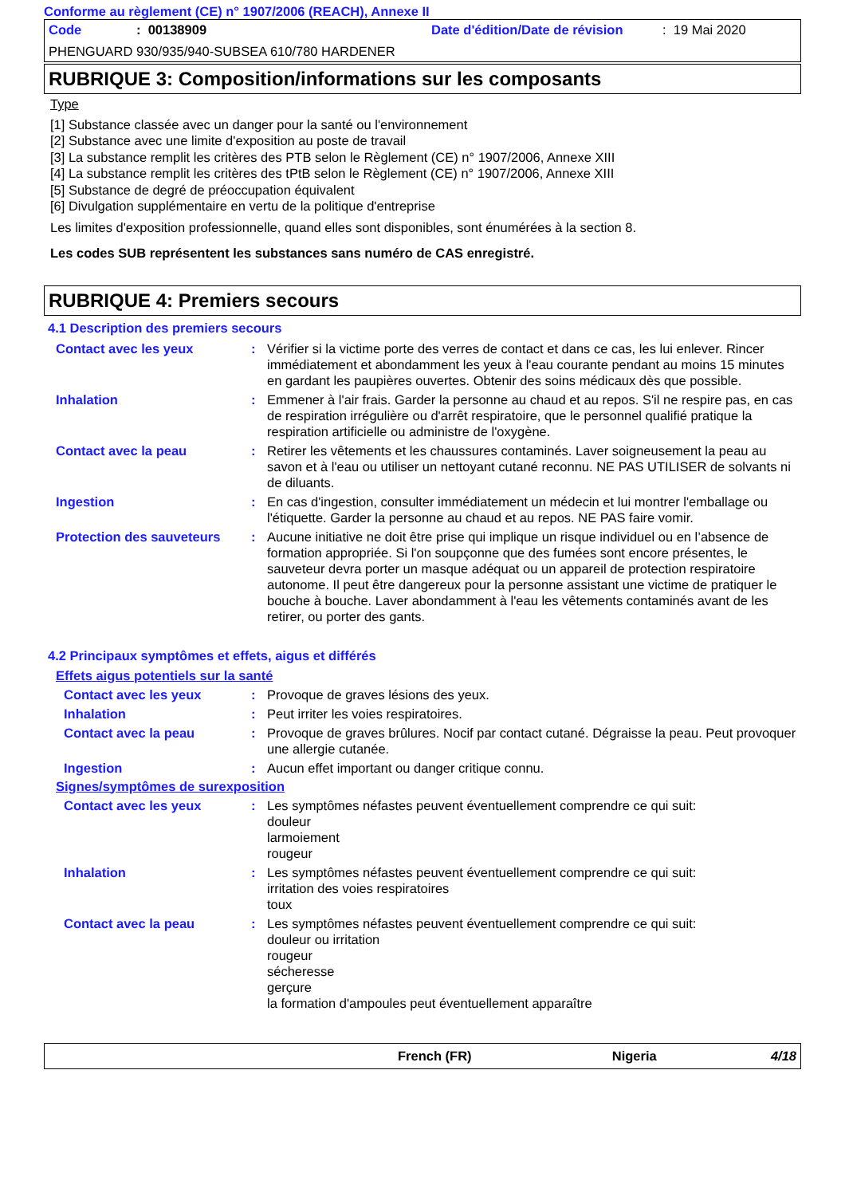Conforme au règlement (CE) n° 1907/2006 (REACH), Annexe II
Code: 00138909 Date d'édition/Date de révision: 19 Mai 2020
PHENGUARD 930/935/940-SUBSEA 610/780 HARDENER
RUBRIQUE 3: Composition/informations sur les composants
Type
[1] Substance classée avec un danger pour la santé ou l'environnement
[2] Substance avec une limite d'exposition au poste de travail
[3] La substance remplit les critères des PTB selon le Règlement (CE) n° 1907/2006, Annexe XIII
[4] La substance remplit les critères des tPtB selon le Règlement (CE) n° 1907/2006, Annexe XIII
[5] Substance de degré de préoccupation équivalent
[6] Divulgation supplémentaire en vertu de la politique d'entreprise
Les limites d'exposition professionnelle, quand elles sont disponibles, sont énumérées à la section 8.
Les codes SUB représentent les substances sans numéro de CAS enregistré.
RUBRIQUE 4: Premiers secours
4.1 Description des premiers secours
Contact avec les yeux: Vérifier si la victime porte des verres de contact et dans ce cas, les lui enlever. Rincer immédiatement et abondamment les yeux à l'eau courante pendant au moins 15 minutes en gardant les paupières ouvertes. Obtenir des soins médicaux dès que possible.
Inhalation: Emmener à l'air frais. Garder la personne au chaud et au repos. S'il ne respire pas, en cas de respiration irrégulière ou d'arrêt respiratoire, que le personnel qualifié pratique la respiration artificielle ou administre de l'oxygène.
Contact avec la peau: Retirer les vêtements et les chaussures contaminés. Laver soigneusement la peau au savon et à l'eau ou utiliser un nettoyant cutané reconnu. NE PAS UTILISER de solvants ni de diluants.
Ingestion: En cas d'ingestion, consulter immédiatement un médecin et lui montrer l'emballage ou l'étiquette. Garder la personne au chaud et au repos. NE PAS faire vomir.
Protection des sauveteurs: Aucune initiative ne doit être prise qui implique un risque individuel ou en l’absence de formation appropriée. Si l'on soupçonne que des fumées sont encore présentes, le sauveteur devra porter un masque adéquat ou un appareil de protection respiratoire autonome. Il peut être dangereux pour la personne assistant une victime de pratiquer le bouche à bouche. Laver abondamment à l'eau les vêtements contaminés avant de les retirer, ou porter des gants.
4.2 Principaux symptômes et effets, aigus et différés
Effets aigus potentiels sur la santé
Contact avec les yeux: Provoque de graves lésions des yeux.
Inhalation: Peut irriter les voies respiratoires.
Contact avec la peau: Provoque de graves brûlures. Nocif par contact cutané. Dégraisse la peau. Peut provoquer une allergie cutanée.
Ingestion: Aucun effet important ou danger critique connu.
Signes/symptômes de surexposition
Contact avec les yeux: Les symptômes néfastes peuvent éventuellement comprendre ce qui suit:
douleur
larmoiement
rougeur
Inhalation: Les symptômes néfastes peuvent éventuellement comprendre ce qui suit:
irritation des voies respiratoires
toux
Contact avec la peau: Les symptômes néfastes peuvent éventuellement comprendre ce qui suit:
douleur ou irritation
rougeur
sécheresse
gerçure
la formation d'ampoules peut éventuellement apparaître
French (FR) Nigeria 4/18